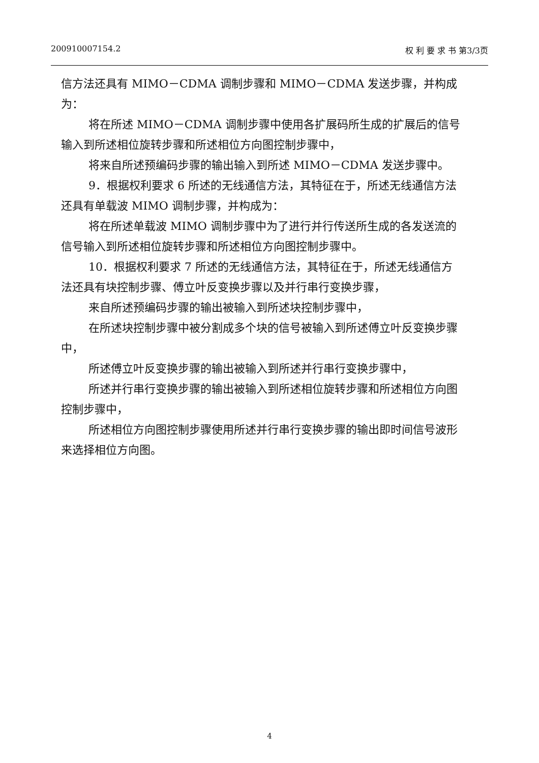200910007154.2 权 利 要 求 书 第3/3页
信方法还具有 MIMO－CDMA 调制步骤和 MIMO－CDMA 发送步骤，并构成为：
将在所述 MIMO－CDMA 调制步骤中使用各扩展码所生成的扩展后的信号输入到所述相位旋转步骤和所述相位方向图控制步骤中，
将来自所述预编码步骤的输出输入到所述 MIMO－CDMA 发送步骤中。
9．根据权利要求 6 所述的无线通信方法，其特征在于，所述无线通信方法还具有单载波 MIMO 调制步骤，并构成为：
将在所述单载波 MIMO 调制步骤中为了进行并行传送所生成的各发送流的信号输入到所述相位旋转步骤和所述相位方向图控制步骤中。
10．根据权利要求 7 所述的无线通信方法，其特征在于，所述无线通信方法还具有块控制步骤、傅立叶反变换步骤以及并行串行变换步骤，
来自所述预编码步骤的输出被输入到所述块控制步骤中，
在所述块控制步骤中被分割成多个块的信号被输入到所述傅立叶反变换步骤中，
所述傅立叶反变换步骤的输出被输入到所述并行串行变换步骤中，
所述并行串行变换步骤的输出被输入到所述相位旋转步骤和所述相位方向图控制步骤中，
所述相位方向图控制步骤使用所述并行串行变换步骤的输出即时间信号波形来选择相位方向图。
4